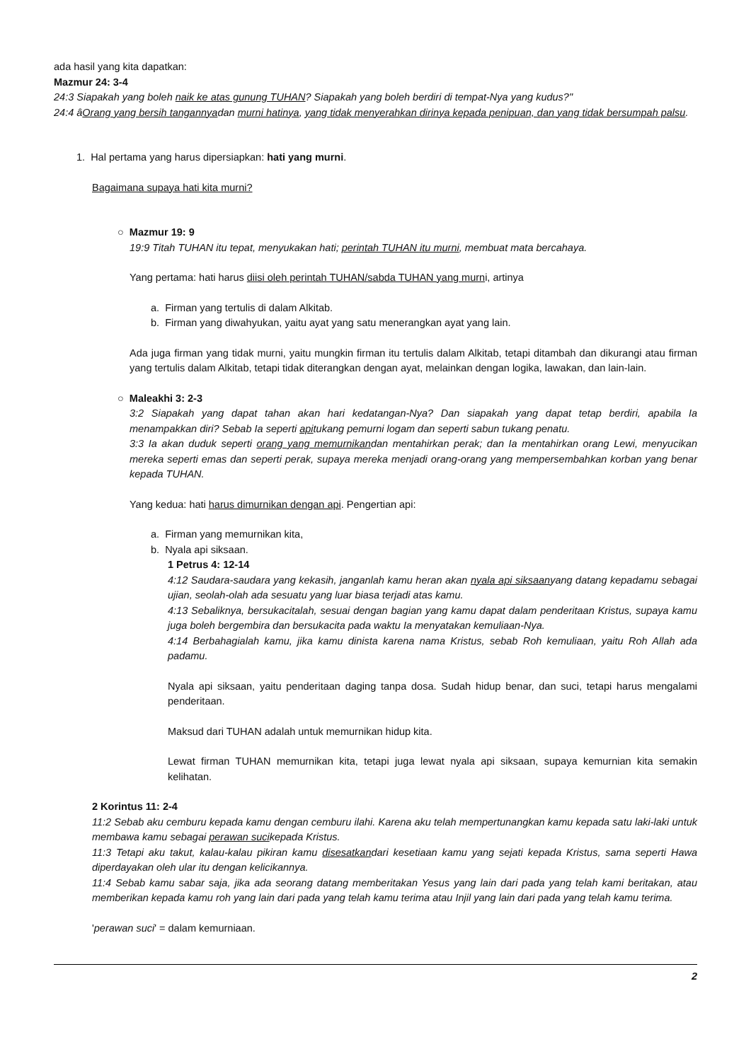ada hasil yang kita dapatkan:
Mazmur 24: 3-4
24:3 Siapakah yang boleh naik ke atas gunung TUHAN? Siapakah yang boleh berdiri di tempat-Nya yang kudus?"
24:4 âOrang yang bersih tangannyadan murni hatinya, yang tidak menyerahkan dirinya kepada penipuan, dan yang tidak bersumpah palsu.
1. Hal pertama yang harus dipersiapkan: hati yang murni.
Bagaimana supaya hati kita murni?
○ Mazmur 19: 9
19:9 Titah TUHAN itu tepat, menyukakan hati; perintah TUHAN itu murni, membuat mata bercahaya.
Yang pertama: hati harus diisi oleh perintah TUHAN/sabda TUHAN yang murni, artinya
a. Firman yang tertulis di dalam Alkitab.
b. Firman yang diwahyukan, yaitu ayat yang satu menerangkan ayat yang lain.
Ada juga firman yang tidak murni, yaitu mungkin firman itu tertulis dalam Alkitab, tetapi ditambah dan dikurangi atau firman yang tertulis dalam Alkitab, tetapi tidak diterangkan dengan ayat, melainkan dengan logika, lawakan, dan lain-lain.
○ Maleakhi 3: 2-3
3:2 Siapakah yang dapat tahan akan hari kedatangan-Nya? Dan siapakah yang dapat tetap berdiri, apabila Ia menampakkan diri? Sebab Ia seperti apitukang pemurni logam dan seperti sabun tukang penatu.
3:3 Ia akan duduk seperti orang yang memurnikandan mentahirkan perak; dan Ia mentahirkan orang Lewi, menyucikan mereka seperti emas dan seperti perak, supaya mereka menjadi orang-orang yang mempersembahkan korban yang benar kepada TUHAN.
Yang kedua: hati harus dimurnikan dengan api. Pengertian api:
a. Firman yang memurnikan kita,
b. Nyala api siksaan.
1 Petrus 4: 12-14
4:12 Saudara-saudara yang kekasih, janganlah kamu heran akan nyala api siksaanyang datang kepadamu sebagai ujian, seolah-olah ada sesuatu yang luar biasa terjadi atas kamu.
4:13 Sebaliknya, bersukacitalah, sesuai dengan bagian yang kamu dapat dalam penderitaan Kristus, supaya kamu juga boleh bergembira dan bersukacita pada waktu Ia menyatakan kemuliaan-Nya.
4:14 Berbahagialah kamu, jika kamu dinista karena nama Kristus, sebab Roh kemuliaan, yaitu Roh Allah ada padamu.
Nyala api siksaan, yaitu penderitaan daging tanpa dosa. Sudah hidup benar, dan suci, tetapi harus mengalami penderitaan.
Maksud dari TUHAN adalah untuk memurnikan hidup kita.
Lewat firman TUHAN memurnikan kita, tetapi juga lewat nyala api siksaan, supaya kemurnian kita semakin kelihatan.
2 Korintus 11: 2-4
11:2 Sebab aku cemburu kepada kamu dengan cemburu ilahi. Karena aku telah mempertunangkan kamu kepada satu laki-laki untuk membawa kamu sebagai perawan sucikepada Kristus.
11:3 Tetapi aku takut, kalau-kalau pikiran kamu disesatkandari kesetiaan kamu yang sejati kepada Kristus, sama seperti Hawa diperdayakan oleh ular itu dengan kelicikannya.
11:4 Sebab kamu sabar saja, jika ada seorang datang memberitakan Yesus yang lain dari pada yang telah kami beritakan, atau memberikan kepada kamu roh yang lain dari pada yang telah kamu terima atau Injil yang lain dari pada yang telah kamu terima.
'perawan suci' = dalam kemurniaan.
2